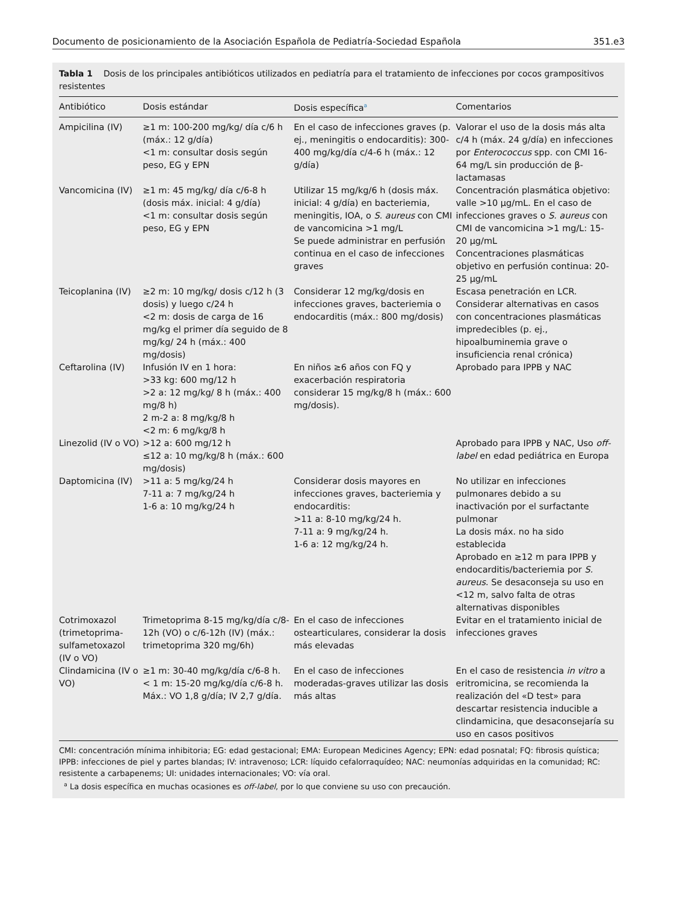Documento de posicionamiento de la Asociación Española de Pediatría-Sociedad Española 351.e3
Tabla 1 Dosis de los principales antibióticos utilizados en pediatría para el tratamiento de infecciones por cocos grampositivos resistentes
| Antibiótico | Dosis estándar | Dosis específica<sup>a</sup> | Comentarios |
| --- | --- | --- | --- |
| Ampicilina (IV) | ≥1 m: 100-200 mg/kg/ día c/6 h (máx.: 12 g/día) <1 m: consultar dosis según peso, EG y EPN | En el caso de infecciones graves (p. ej., meningitis o endocarditis): 300-400 mg/kg/día c/4-6 h (máx.: 12 g/día) | Valorar el uso de la dosis más alta c/4 h (máx. 24 g/día) en infecciones por Enterococcus spp. con CMI 16-64 mg/L sin producción de β-lactamasas |
| Vancomicina (IV) | ≥1 m: 45 mg/kg/ día c/6-8 h (dosis máx. inicial: 4 g/día) <1 m: consultar dosis según peso, EG y EPN | Utilizar 15 mg/kg/6 h (dosis máx. inicial: 4 g/día) en bacteriemia, meningitis, IOA, o S. aureus con CMI de vancomicina >1 mg/L Se puede administrar en perfusión continua en el caso de infecciones graves | Concentración plasmática objetivo: valle >10 μg/mL. En el caso de infecciones graves o S. aureus con CMI de vancomicina >1 mg/L: 15-20 μg/mL Concentraciones plasmáticas objetivo en perfusión continua: 20-25 μg/mL |
| Teicoplanina (IV) | ≥2 m: 10 mg/kg/ dosis c/12 h (3 dosis) y luego c/24 h <2 m: dosis de carga de 16 mg/kg el primer día seguido de 8 mg/kg/ 24 h (máx.: 400 mg/dosis) | Considerar 12 mg/kg/dosis en infecciones graves, bacteriemia o endocarditis (máx.: 800 mg/dosis) | Escasa penetración en LCR. Considerar alternativas en casos con concentraciones plasmáticas impredecibles (p. ej., hipoalbuminemia grave o insuficiencia renal crónica) |
| Ceftarolina (IV) | Infusión IV en 1 hora: >33 kg: 600 mg/12 h >2 a: 12 mg/kg/ 8 h (máx.: 400 mg/8 h) 2 m-2 a: 8 mg/kg/8 h <2 m: 6 mg/kg/8 h | En niños ≥6 años con FQ y exacerbación respiratoria considerar 15 mg/kg/8 h (máx.: 600 mg/dosis). | Aprobado para IPPB y NAC |
| Linezolid (IV o VO) | >12 a: 600 mg/12 h ≤12 a: 10 mg/kg/8 h (máx.: 600 mg/dosis) | | Aprobado para IPPB y NAC, Uso off-label en edad pediátrica en Europa |
| Daptomicina (IV) | >11 a: 5 mg/kg/24 h 7-11 a: 7 mg/kg/24 h 1-6 a: 10 mg/kg/24 h | Considerar dosis mayores en infecciones graves, bacteriemia y endocarditis: >11 a: 8-10 mg/kg/24 h. 7-11 a: 9 mg/kg/24 h. 1-6 a: 12 mg/kg/24 h. | No utilizar en infecciones pulmonares debido a su inactivación por el surfactante pulmonar La dosis máx. no ha sido establecida Aprobado en ≥12 m para IPPB y endocarditis/bacteriemia por S. aureus . Se desaconseja su uso en <12 m, salvo falta de otras alternativas disponibles |
| Cotrimoxazol (trimetoprima-sulfametoxazol (IV o VO) | Trimetoprima 8-15 mg/kg/día c/8-12h (VO) o c/6-12h (IV) (máx.: trimetoprima 320 mg/6h) | En el caso de infecciones ostearticulares, considerar la dosis más elevadas | Evitar en el tratamiento inicial de infecciones graves |
| Clindamicina (IV o VO) | ≥1 m: 30-40 mg/kg/día c/6-8 h. < 1 m: 15-20 mg/kg/día c/6-8 h. Máx.: VO 1,8 g/día; IV 2,7 g/día. | En el caso de infecciones moderadas-graves utilizar las dosis más altas | En el caso de resistencia in vitro a eritromicina, se recomienda la realización del «D test» para descartar resistencia inducible a clindamicina, que desaconsejaría su uso en casos positivos |
CMI: concentración mínima inhibitoria; EG: edad gestacional; EMA: European Medicines Agency; EPN: edad posnatal; FQ: fibrosis quística; IPPB: infecciones de piel y partes blandas; IV: intravenoso; LCR: líquido cefalorraquídeo; NAC: neumonías adquiridas en la comunidad; RC: resistente a carbapenems; UI: unidades internacionales; VO: vía oral.
<sup>a</sup> La dosis específica en muchas ocasiones es off-label, por lo que conviene su uso con precaución.